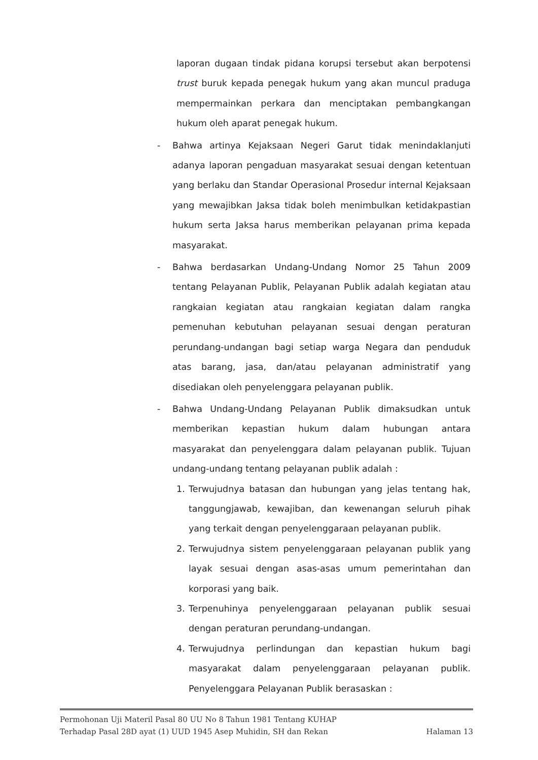laporan dugaan tindak pidana korupsi tersebut akan berpotensi trust buruk kepada penegak hukum yang akan muncul praduga mempermainkan perkara dan menciptakan pembangkangan hukum oleh aparat penegak hukum.
- Bahwa artinya Kejaksaan Negeri Garut tidak menindaklanjuti adanya laporan pengaduan masyarakat sesuai dengan ketentuan yang berlaku dan Standar Operasional Prosedur internal Kejaksaan yang mewajibkan Jaksa tidak boleh menimbulkan ketidakpastian hukum serta Jaksa harus memberikan pelayanan prima kepada masyarakat.
- Bahwa berdasarkan Undang-Undang Nomor 25 Tahun 2009 tentang Pelayanan Publik, Pelayanan Publik adalah kegiatan atau rangkaian kegiatan atau rangkaian kegiatan dalam rangka pemenuhan kebutuhan pelayanan sesuai dengan peraturan perundang-undangan bagi setiap warga Negara dan penduduk atas barang, jasa, dan/atau pelayanan administratif yang disediakan oleh penyelenggara pelayanan publik.
- Bahwa Undang-Undang Pelayanan Publik dimaksudkan untuk memberikan kepastian hukum dalam hubungan antara masyarakat dan penyelenggara dalam pelayanan publik. Tujuan undang-undang tentang pelayanan publik adalah :
1. Terwujudnya batasan dan hubungan yang jelas tentang hak, tanggungjawab, kewajiban, dan kewenangan seluruh pihak yang terkait dengan penyelenggaraan pelayanan publik.
2. Terwujudnya sistem penyelenggaraan pelayanan publik yang layak sesuai dengan asas-asas umum pemerintahan dan korporasi yang baik.
3. Terpenuhinya penyelenggaraan pelayanan publik sesuai dengan peraturan perundang-undangan.
4. Terwujudnya perlindungan dan kepastian hukum bagi masyarakat dalam penyelenggaraan pelayanan publik. Penyelenggara Pelayanan Publik berasaskan :
Permohonan Uji Materil Pasal 80 UU No 8 Tahun 1981 Tentang KUHAP
Terhadap Pasal 28D ayat (1) UUD 1945 Asep Muhidin, SH dan Rekan Halaman 13